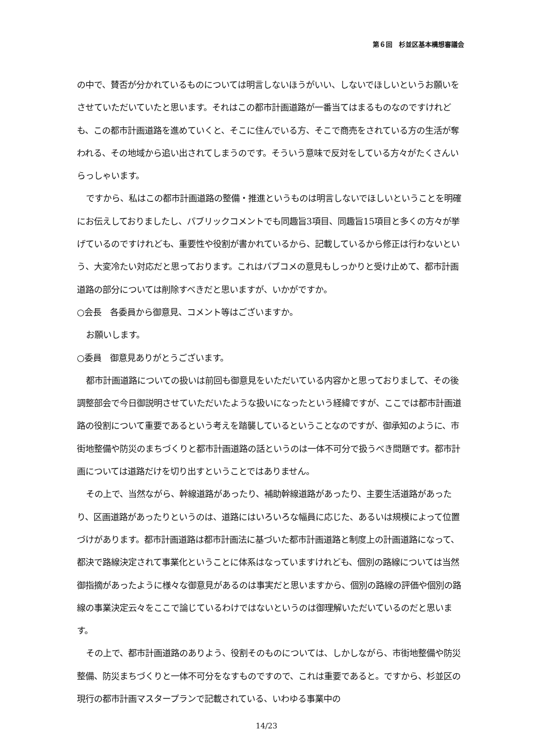第６回　杉並区基本構想審議会
の中で、賛否が分かれているものについては明言しないほうがいい、しないでほしいというお願いをさせていただいていたと思います。それはこの都市計画道路が一番当てはまるものなのですけれども、この都市計画道路を進めていくと、そこに住んでいる方、そこで商売をされている方の生活が奪われる、その地域から追い出されてしまうのです。そういう意味で反対をしている方々がたくさんいらっしゃいます。
ですから、私はこの都市計画道路の整備・推進というものは明言しないでほしいということを明確にお伝えしておりましたし、パブリックコメントでも同趣旨3項目、同趣旨15項目と多くの方々が挙げているのですけれども、重要性や役割が書かれているから、記載しているから修正は行わないという、大変冷たい対応だと思っております。これはパブコメの意見もしっかりと受け止めて、都市計画道路の部分については削除すべきだと思いますが、いかがですか。
○会長　各委員から御意見、コメント等はございますか。
お願いします。
○委員　御意見ありがとうございます。
都市計画道路についての扱いは前回も御意見をいただいている内容かと思っておりまして、その後調整部会で今日御説明させていただいたような扱いになったという経緯ですが、ここでは都市計画道路の役割について重要であるという考えを踏襲しているということなのですが、御承知のように、市街地整備や防災のまちづくりと都市計画道路の話というのは一体不可分で扱うべき問題です。都市計画については道路だけを切り出すということではありません。
その上で、当然ながら、幹線道路があったり、補助幹線道路があったり、主要生活道路があったり、区画道路があったりというのは、道路にはいろいろな幅員に応じた、あるいは規模によって位置づけがあります。都市計画道路は都市計画法に基づいた都市計画道路と制度上の計画道路になって、都決で路線決定されて事業化ということに体系はなっていますけれども、個別の路線については当然御指摘があったように様々な御意見があるのは事実だと思いますから、個別の路線の評価や個別の路線の事業決定云々をここで論じているわけではないというのは御理解いただいているのだと思います。
その上で、都市計画道路のありよう、役割そのものについては、しかしながら、市街地整備や防災整備、防災まちづくりと一体不可分をなすものですので、これは重要であると。ですから、杉並区の現行の都市計画マスタープランで記載されている、いわゆる事業中の
14/23